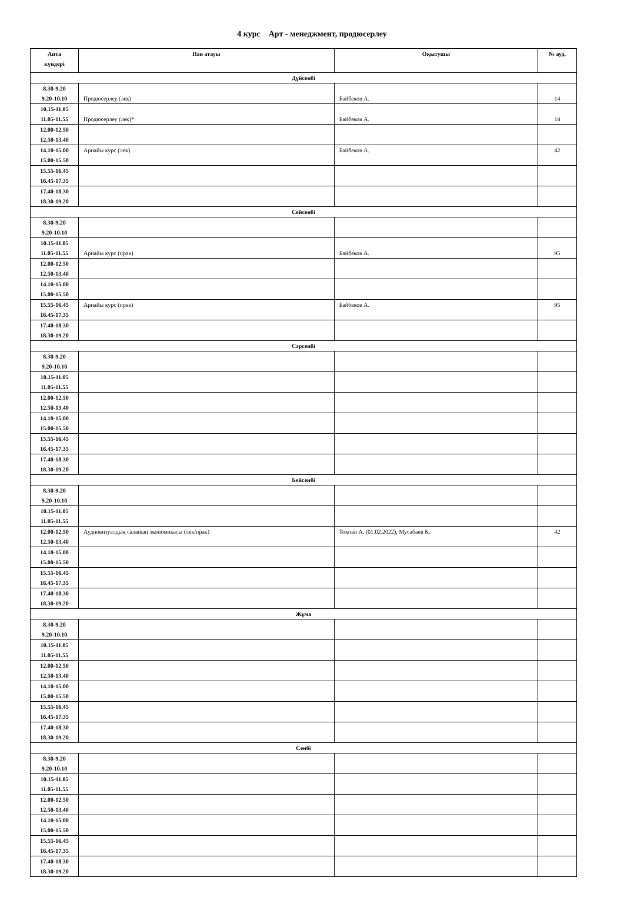4 курс Арт - менеджмент, продюсерлеу
| Апта күндері | Пән атауы | Оқытушы | № ауд. |
| --- | --- | --- | --- |
| Дүйсенбі | | | |
| 8.30-9.20 9.20-10.10 | Продюсерлеу (лек) | Байбеков А. | 14 |
| 10.15-11.05 11.05-11.55 | Продюсерлеу (лек)* | Байбеков А. | 14 |
| 12.00-12.50 12.50-13.40 | | | |
| 14.10-15.00 15.00-15.50 | Арнайы курс (лек) | Байбеков А. | 42 |
| 15.55-16.45 16.45-17.35 | | | |
| 17.40-18.30 18.30-19.20 | | | |
| Сейсенбі | | | |
| 8.30-9.20 9.20-10.10 | | | |
| 10.15-11.05 11.05-11.55 | Арнайы курс (прак) | Байбеков А. | 95 |
| 12.00-12.50 12.50-13.40 | | | |
| 14.10-15.00 15.00-15.50 | | | |
| 15.55-16.45 16.45-17.35 | Арнайы курс (прак) | Байбеков А. | 95 |
| 17.40-18.30 18.30-19.20 | | | |
| Сәрсенбі | | | |
| 8.30-9.20 9.20-10.10 | | | |
| 10.15-11.05 11.05-11.55 | | | |
| 12.00-12.50 12.50-13.40 | | | |
| 14.10-15.00 15.00-15.50 | | | |
| 15.55-16.45 16.45-17.35 | | | |
| 17.40-18.30 18.30-19.20 | | | |
| Бейсенбі | | | |
| 8.30-9.20 9.20-10.10 | | | |
| 10.15-11.05 11.05-11.55 | | | |
| 12.00-12.50 12.50-13.40 | Аудиовизуалдық саланың экономикасы (лек/прак) | Тоқпан А. (01.02.2022), Мусабаев К. | 42 |
| 14.10-15.00 15.00-15.50 | | | |
| 15.55-16.45 16.45-17.35 | | | |
| 17.40-18.30 18.30-19.20 | | | |
| Жұма | | | |
| 8.30-9.20 9.20-10.10 | | | |
| 10.15-11.05 11.05-11.55 | | | |
| 12.00-12.50 12.50-13.40 | | | |
| 14.10-15.00 15.00-15.50 | | | |
| 15.55-16.45 16.45-17.35 | | | |
| 17.40-18.30 18.30-19.20 | | | |
| Сенбі | | | |
| 8.30-9.20 9.20-10.10 | | | |
| 10.15-11.05 11.05-11.55 | | | |
| 12.00-12.50 12.50-13.40 | | | |
| 14.10-15.00 15.00-15.50 | | | |
| 15.55-16.45 16.45-17.35 | | | |
| 17.40-18.30 18.30-19.20 | | | |